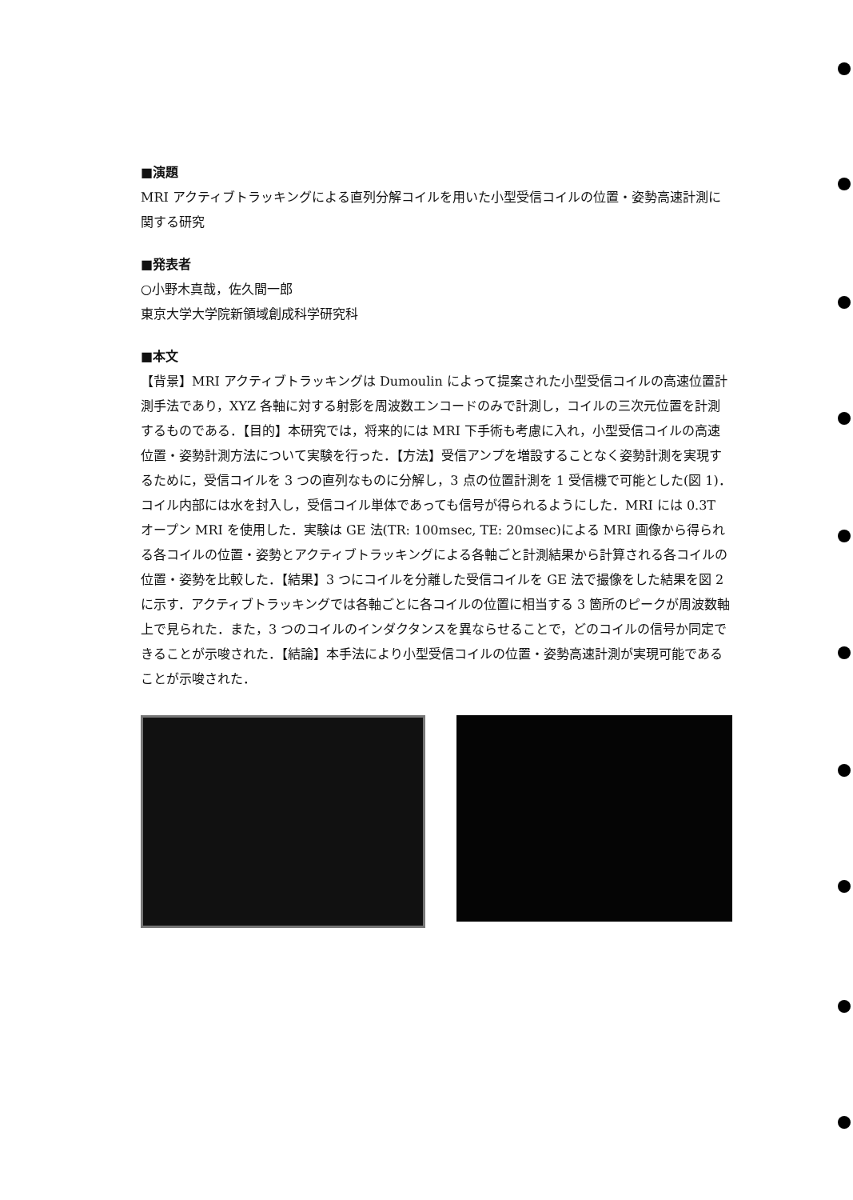■演題
MRI アクティブトラッキングによる直列分解コイルを用いた小型受信コイルの位置・姿勢高速計測に関する研究
■発表者
○小野木真哉，佐久間一郎
東京大学大学院新領域創成科学研究科
■本文
【背景】MRI アクティブトラッキングは Dumoulin によって提案された小型受信コイルの高速位置計測手法であり，XYZ 各軸に対する射影を周波数エンコードのみで計測し，コイルの三次元位置を計測するものである．【目的】本研究では，将来的には MRI 下手術も考慮に入れ，小型受信コイルの高速位置・姿勢計測方法について実験を行った．【方法】受信アンプを増設することなく姿勢計測を実現するために，受信コイルを 3 つの直列なものに分解し，3 点の位置計測を 1 受信機で可能とした(図 1)．コイル内部には水を封入し，受信コイル単体であっても信号が得られるようにした．MRI には 0.3T オープン MRI を使用した．実験は GE 法(TR: 100msec, TE: 20msec)による MRI 画像から得られる各コイルの位置・姿勢とアクティブトラッキングによる各軸ごと計測結果から計算される各コイルの位置・姿勢を比較した．【結果】3 つにコイルを分離した受信コイルを GE 法で撮像をした結果を図 2 に示す．アクティブトラッキングでは各軸ごとに各コイルの位置に相当する 3 箇所のピークが周波数軸上で見られた．また，3 つのコイルのインダクタンスを異ならせることで，どのコイルの信号か同定できることが示唆された．【結論】本手法により小型受信コイルの位置・姿勢高速計測が実現可能であることが示唆された．